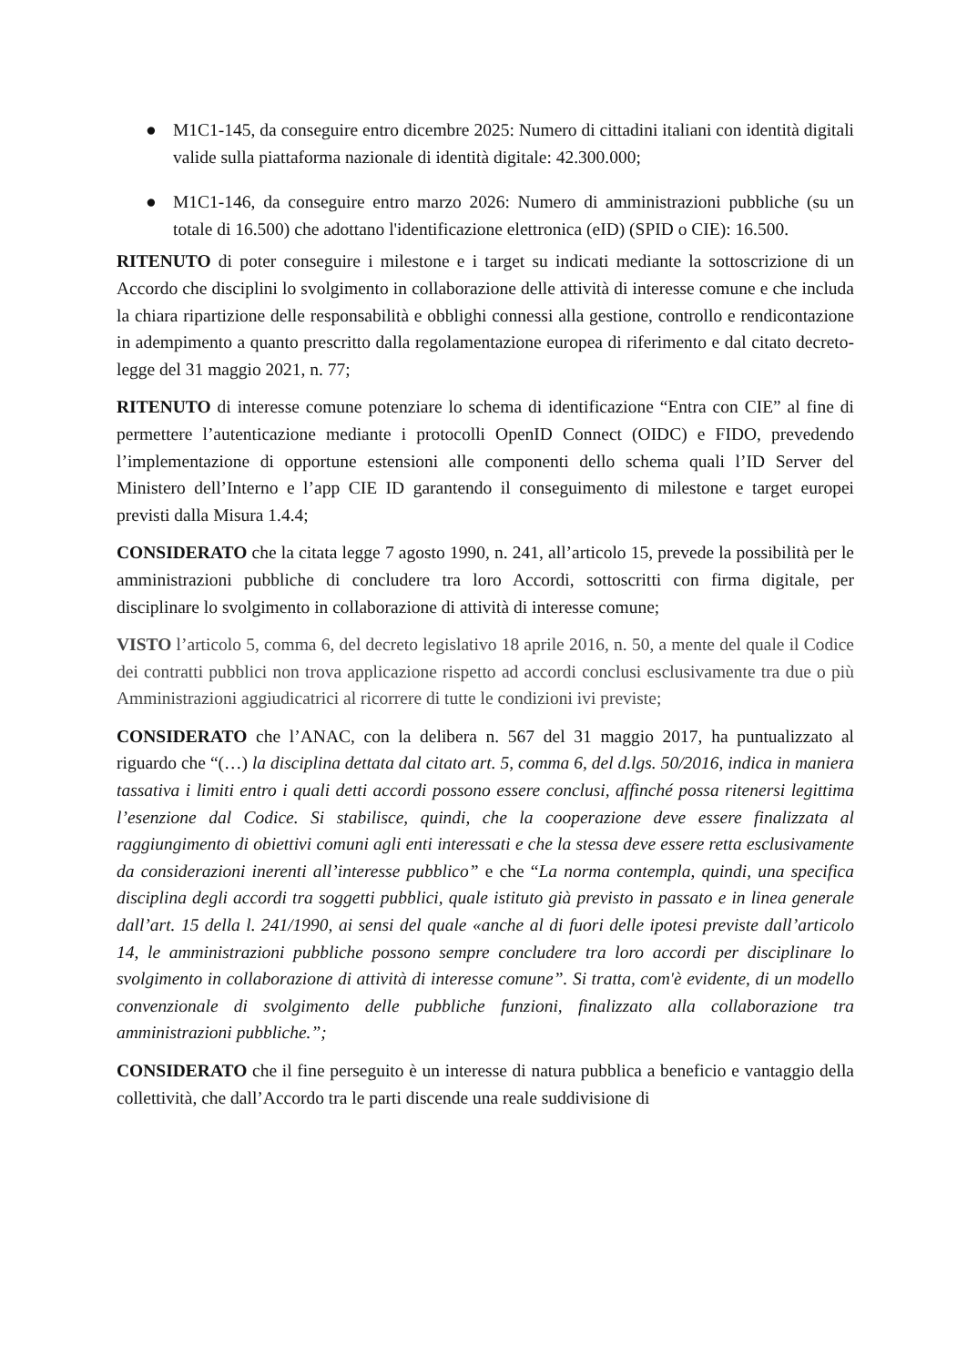● M1C1-145, da conseguire entro dicembre 2025: Numero di cittadini italiani con identità digitali valide sulla piattaforma nazionale di identità digitale: 42.300.000;
● M1C1-146, da conseguire entro marzo 2026: Numero di amministrazioni pubbliche (su un totale di 16.500) che adottano l'identificazione elettronica (eID) (SPID o CIE): 16.500.
RITENUTO di poter conseguire i milestone e i target su indicati mediante la sottoscrizione di un Accordo che disciplini lo svolgimento in collaborazione delle attività di interesse comune e che includa la chiara ripartizione delle responsabilità e obblighi connessi alla gestione, controllo e rendicontazione in adempimento a quanto prescritto dalla regolamentazione europea di riferimento e dal citato decreto-legge del 31 maggio 2021, n. 77;
RITENUTO di interesse comune potenziare lo schema di identificazione “Entra con CIE” al fine di permettere l’autenticazione mediante i protocolli OpenID Connect (OIDC) e FIDO, prevedendo l’implementazione di opportune estensioni alle componenti dello schema quali l’ID Server del Ministero dell’Interno e l’app CIE ID garantendo il conseguimento di milestone e target europei previsti dalla Misura 1.4.4;
CONSIDERATO che la citata legge 7 agosto 1990, n. 241, all’articolo 15, prevede la possibilità per le amministrazioni pubbliche di concludere tra loro Accordi, sottoscritti con firma digitale, per disciplinare lo svolgimento in collaborazione di attività di interesse comune;
VISTO l’articolo 5, comma 6, del decreto legislativo 18 aprile 2016, n. 50, a mente del quale il Codice dei contratti pubblici non trova applicazione rispetto ad accordi conclusi esclusivamente tra due o più Amministrazioni aggiudicatrici al ricorrere di tutte le condizioni ivi previste;
CONSIDERATO che l’ANAC, con la delibera n. 567 del 31 maggio 2017, ha puntualizzato al riguardo che “(…) la disciplina dettata dal citato art. 5, comma 6, del d.lgs. 50/2016, indica in maniera tassativa i limiti entro i quali detti accordi possono essere conclusi, affinché possa ritenersi legittima l’esenzione dal Codice. Si stabilisce, quindi, che la cooperazione deve essere finalizzata al raggiungimento di obiettivi comuni agli enti interessati e che la stessa deve essere retta esclusivamente da considerazioni inerenti all’interesse pubblico” e che “La norma contempla, quindi, una specifica disciplina degli accordi tra soggetti pubblici, quale istituto già previsto in passato e in linea generale dall’art. 15 della l. 241/1990, ai sensi del quale «anche al di fuori delle ipotesi previste dall’articolo 14, le amministrazioni pubbliche possono sempre concludere tra loro accordi per disciplinare lo svolgimento in collaborazione di attività di interesse comune”. Si tratta, com'è evidente, di un modello convenzionale di svolgimento delle pubbliche funzioni, finalizzato alla collaborazione tra amministrazioni pubbliche.”;
CONSIDERATO che il fine perseguito è un interesse di natura pubblica a beneficio e vantaggio della collettività, che dall’Accordo tra le parti discende una reale suddivisione di